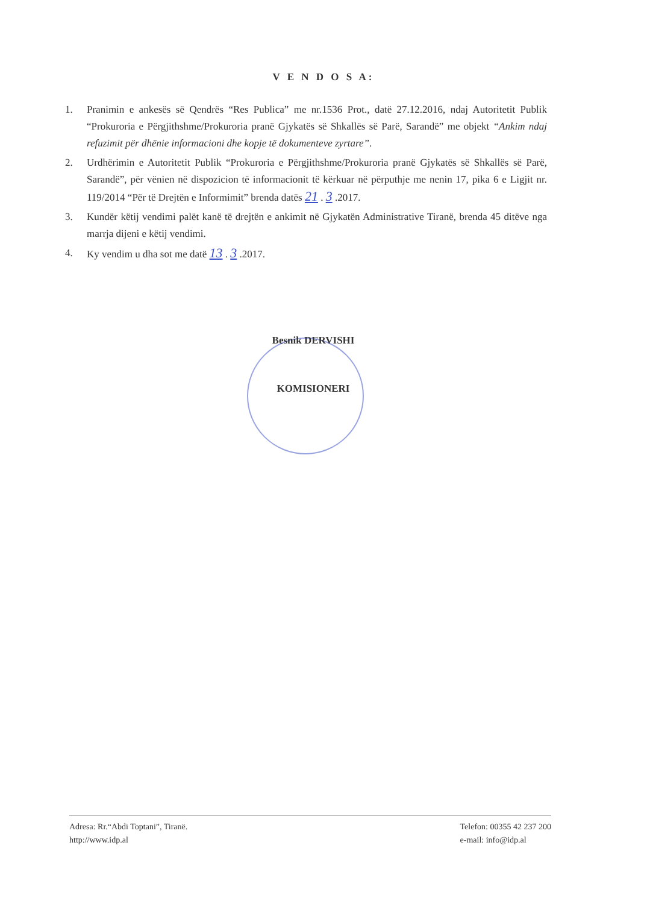V E N D O S A:
1. Pranimin e ankesës së Qendrës “Res Publica” me nr.1536 Prot., datë 27.12.2016, ndaj Autoritetit Publik “Prokuroria e Përgjithshme/Prokuroria pranë Gjykatës së Shkallës së Parë, Sarandë” me objekt “Ankim ndaj refuzimit për dhënie informacioni dhe kopje të dokumenteve zyrtare”.
2. Urdhërimin e Autoritetit Publik “Prokuroria e Përgjithshme/Prokuroria pranë Gjykatës së Shkallës së Parë, Sarandë”, për vënien në dispozicion të informacionit të kërkuar në përputhje me nenin 17, pika 6 e Ligjit nr. 119/2014 “Për të Drejtën e Informimit” brenda datës 21 . 3 .2017.
3. Kundër këtij vendimi palët kanë të drejtën e ankimit në Gjykatën Administrative Tiranë, brenda 45 ditëve nga marrja dijeni e këtij vendimi.
4. Ky vendim u dha sot me datë 13 . 3 .2017.
Besnik DERVISHI
KOMISIONERI
Adresa: Rr.“Abdi Toptani”, Tiranë.
http://www.idp.al
Telefon: 00355 42 237 200
e-mail: info@idp.al